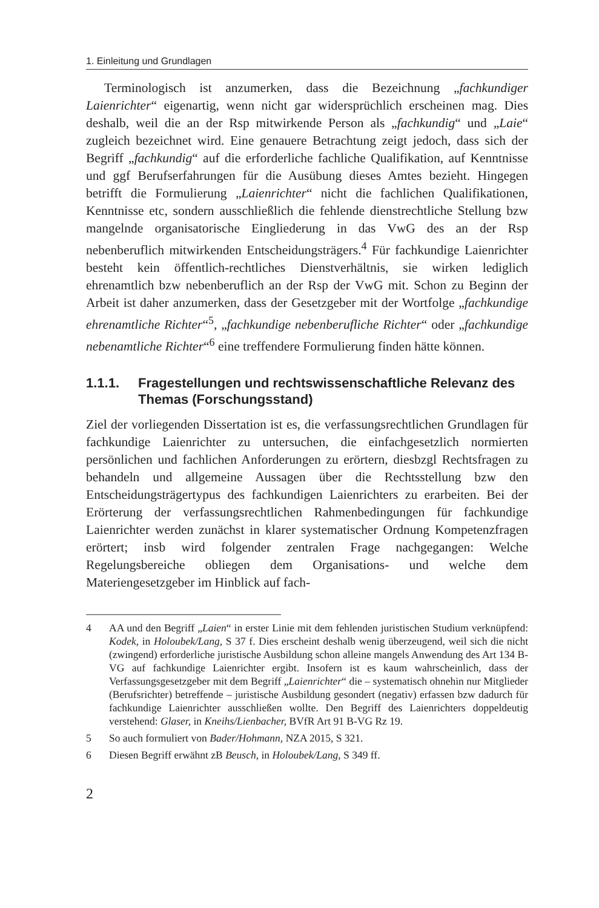1. Einleitung und Grundlagen
Terminologisch ist anzumerken, dass die Bezeichnung „fachkundiger Laienrichter“ eigenartig, wenn nicht gar widersprüchlich erscheinen mag. Dies deshalb, weil die an der Rsp mitwirkende Person als „fachkundig“ und „Laie“ zugleich bezeichnet wird. Eine genauere Betrachtung zeigt jedoch, dass sich der Begriff „fachkundig“ auf die erforderliche fachliche Qualifikation, auf Kenntnisse und ggf Berufserfahrungen für die Ausübung dieses Amtes bezieht. Hingegen betrifft die Formulierung „Laienrichter“ nicht die fachlichen Qualifikationen, Kenntnisse etc, sondern ausschließlich die fehlende dienstrechtliche Stellung bzw mangelnde organisatorische Eingliederung in das VwG des an der Rsp nebenberuflich mitwirkenden Entscheidungsträgers.<sup>4</sup> Für fachkundige Laienrichter besteht kein öffentlich-rechtliches Dienstverhältnis, sie wirken lediglich ehrenamtlich bzw nebenberuflich an der Rsp der VwG mit. Schon zu Beginn der Arbeit ist daher anzumerken, dass der Gesetzgeber mit der Wortfolge „fachkundige ehrenamtliche Richter“<sup>5</sup>, „fachkundige nebenberufliche Richter“ oder „fachkundige nebenamtliche Richter“<sup>6</sup> eine treffendere Formulierung finden hätte können.
1.1.1. Fragestellungen und rechtswissenschaftliche Relevanz des Themas (Forschungsstand)
Ziel der vorliegenden Dissertation ist es, die verfassungsrechtlichen Grundlagen für fachkundige Laienrichter zu untersuchen, die einfachgesetzlich normierten persönlichen und fachlichen Anforderungen zu erörtern, diesbzgl Rechtsfragen zu behandeln und allgemeine Aussagen über die Rechtsstellung bzw den Entscheidungsträgertypus des fachkundigen Laienrichters zu erarbeiten. Bei der Erörterung der verfassungsrechtlichen Rahmenbedingungen für fachkundige Laienrichter werden zunächst in klarer systematischer Ordnung Kompetenzfragen erörtert; insb wird folgender zentralen Frage nachgegangen: Welche Regelungsbereiche obliegen dem Organisations- und welche dem Materiengesetzgeber im Hinblick auf fach-
4 AA und den Begriff „Laien“ in erster Linie mit dem fehlenden juristischen Studium verknüpfend: Kodek, in Holoubek/Lang, S 37 f. Dies erscheint deshalb wenig überzeugend, weil sich die nicht (zwingend) erforderliche juristische Ausbildung schon alleine mangels Anwendung des Art 134 B-VG auf fachkundige Laienrichter ergibt. Insofern ist es kaum wahrscheinlich, dass der Verfassungsgesetzgeber mit dem Begriff „Laienrichter“ die – systematisch ohnehin nur Mitglieder (Berufsrichter) betreffende – juristische Ausbildung gesondert (negativ) erfassen bzw dadurch für fachkundige Laienrichter ausschließen wollte. Den Begriff des Laienrichters doppeldeutig verstehend: Glaser, in Kneihs/Lienbacher, BVfR Art 91 B-VG Rz 19.
5 So auch formuliert von Bader/Hohmann, NZA 2015, S 321.
6 Diesen Begriff erwähnt zB Beusch, in Holoubek/Lang, S 349 ff.
2